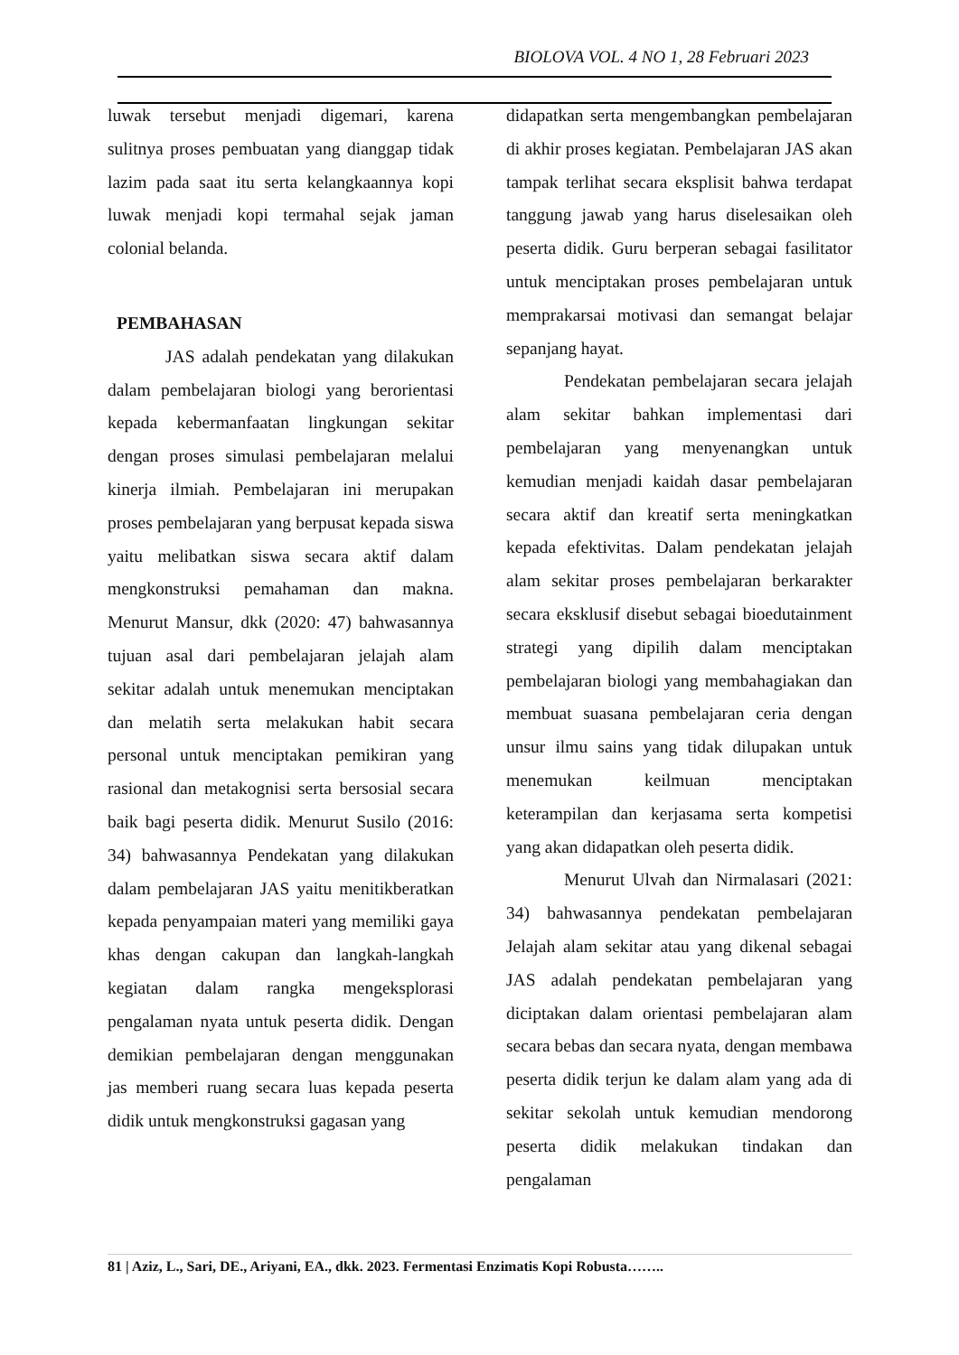BIOLOVA VOL. 4 NO 1, 28 Februari 2023
luwak tersebut menjadi digemari, karena sulitnya proses pembuatan yang dianggap tidak lazim pada saat itu serta kelangkaannya kopi luwak menjadi kopi termahal sejak jaman colonial belanda.
PEMBAHASAN
JAS adalah pendekatan yang dilakukan dalam pembelajaran biologi yang berorientasi kepada kebermanfaatan lingkungan sekitar dengan proses simulasi pembelajaran melalui kinerja ilmiah. Pembelajaran ini merupakan proses pembelajaran yang berpusat kepada siswa yaitu melibatkan siswa secara aktif dalam mengkonstruksi pemahaman dan makna. Menurut Mansur, dkk (2020: 47) bahwasannya tujuan asal dari pembelajaran jelajah alam sekitar adalah untuk menemukan menciptakan dan melatih serta melakukan habit secara personal untuk menciptakan pemikiran yang rasional dan metakognisi serta bersosial secara baik bagi peserta didik. Menurut Susilo (2016: 34) bahwasannya Pendekatan yang dilakukan dalam pembelajaran JAS yaitu menitikberatkan kepada penyampaian materi yang memiliki gaya khas dengan cakupan dan langkah-langkah kegiatan dalam rangka mengeksplorasi pengalaman nyata untuk peserta didik. Dengan demikian pembelajaran dengan menggunakan jas memberi ruang secara luas kepada peserta didik untuk mengkonstruksi gagasan yang
didapatkan serta mengembangkan pembelajaran di akhir proses kegiatan. Pembelajaran JAS akan tampak terlihat secara eksplisit bahwa terdapat tanggung jawab yang harus diselesaikan oleh peserta didik. Guru berperan sebagai fasilitator untuk menciptakan proses pembelajaran untuk memprakarsai motivasi dan semangat belajar sepanjang hayat.
Pendekatan pembelajaran secara jelajah alam sekitar bahkan implementasi dari pembelajaran yang menyenangkan untuk kemudian menjadi kaidah dasar pembelajaran secara aktif dan kreatif serta meningkatkan kepada efektivitas. Dalam pendekatan jelajah alam sekitar proses pembelajaran berkarakter secara eksklusif disebut sebagai bioedutainment strategi yang dipilih dalam menciptakan pembelajaran biologi yang membahagiakan dan membuat suasana pembelajaran ceria dengan unsur ilmu sains yang tidak dilupakan untuk menemukan keilmuan menciptakan keterampilan dan kerjasama serta kompetisi yang akan didapatkan oleh peserta didik.
Menurut Ulvah dan Nirmalasari (2021: 34) bahwasannya pendekatan pembelajaran Jelajah alam sekitar atau yang dikenal sebagai JAS adalah pendekatan pembelajaran yang diciptakan dalam orientasi pembelajaran alam secara bebas dan secara nyata, dengan membawa peserta didik terjun ke dalam alam yang ada di sekitar sekolah untuk kemudian mendorong peserta didik melakukan tindakan dan pengalaman
81 | Aziz, L., Sari, DE., Ariyani, EA., dkk. 2023. Fermentasi Enzimatis Kopi Robusta……..